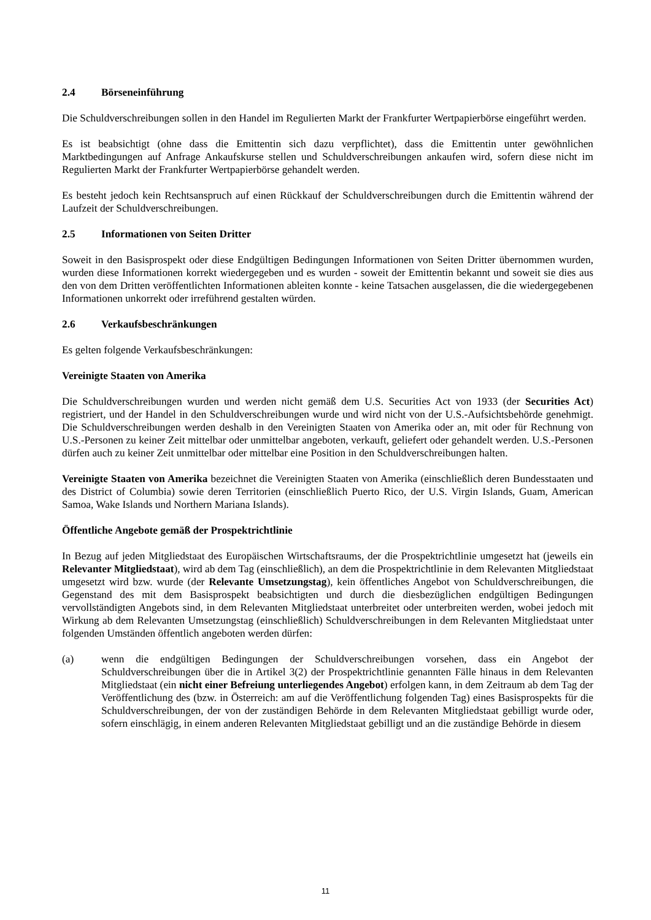2.4 Börseneinführung
Die Schuldverschreibungen sollen in den Handel im Regulierten Markt der Frankfurter Wertpapierbörse eingeführt werden.
Es ist beabsichtigt (ohne dass die Emittentin sich dazu verpflichtet), dass die Emittentin unter gewöhnlichen Marktbedingungen auf Anfrage Ankaufskurse stellen und Schuldverschreibungen ankaufen wird, sofern diese nicht im Regulierten Markt der Frankfurter Wertpapierbörse gehandelt werden.
Es besteht jedoch kein Rechtsanspruch auf einen Rückkauf der Schuldverschreibungen durch die Emittentin während der Laufzeit der Schuldverschreibungen.
2.5 Informationen von Seiten Dritter
Soweit in den Basisprospekt oder diese Endgültigen Bedingungen Informationen von Seiten Dritter übernommen wurden, wurden diese Informationen korrekt wiedergegeben und es wurden - soweit der Emittentin bekannt und soweit sie dies aus den von dem Dritten veröffentlichten Informationen ableiten konnte - keine Tatsachen ausgelassen, die die wiedergegebenen Informationen unkorrekt oder irreführend gestalten würden.
2.6 Verkaufsbeschränkungen
Es gelten folgende Verkaufsbeschränkungen:
Vereinigte Staaten von Amerika
Die Schuldverschreibungen wurden und werden nicht gemäß dem U.S. Securities Act von 1933 (der Securities Act) registriert, und der Handel in den Schuldverschreibungen wurde und wird nicht von der U.S.-Aufsichtsbehörde genehmigt. Die Schuldverschreibungen werden deshalb in den Vereinigten Staaten von Amerika oder an, mit oder für Rechnung von U.S.-Personen zu keiner Zeit mittelbar oder unmittelbar angeboten, verkauft, geliefert oder gehandelt werden. U.S.-Personen dürfen auch zu keiner Zeit unmittelbar oder mittelbar eine Position in den Schuldverschreibungen halten.
Vereinigte Staaten von Amerika bezeichnet die Vereinigten Staaten von Amerika (einschließlich deren Bundesstaaten und des District of Columbia) sowie deren Territorien (einschließlich Puerto Rico, der U.S. Virgin Islands, Guam, American Samoa, Wake Islands und Northern Mariana Islands).
Öffentliche Angebote gemäß der Prospektrichtlinie
In Bezug auf jeden Mitgliedstaat des Europäischen Wirtschaftsraums, der die Prospektrichtlinie umgesetzt hat (jeweils ein Relevanter Mitgliedstaat), wird ab dem Tag (einschließlich), an dem die Prospektrichtlinie in dem Relevanten Mitgliedstaat umgesetzt wird bzw. wurde (der Relevante Umsetzungstag), kein öffentliches Angebot von Schuldverschreibungen, die Gegenstand des mit dem Basisprospekt beabsichtigten und durch die diesbezüglichen endgültigen Bedingungen vervollständigten Angebots sind, in dem Relevanten Mitgliedstaat unterbreitet oder unterbreiten werden, wobei jedoch mit Wirkung ab dem Relevanten Umsetzungstag (einschließlich) Schuldverschreibungen in dem Relevanten Mitgliedstaat unter folgenden Umständen öffentlich angeboten werden dürfen:
(a) wenn die endgültigen Bedingungen der Schuldverschreibungen vorsehen, dass ein Angebot der Schuldverschreibungen über die in Artikel 3(2) der Prospektrichtlinie genannten Fälle hinaus in dem Relevanten Mitgliedstaat (ein nicht einer Befreiung unterliegendes Angebot) erfolgen kann, in dem Zeitraum ab dem Tag der Veröffentlichung des (bzw. in Österreich: am auf die Veröffentlichung folgenden Tag) eines Basisprospekts für die Schuldverschreibungen, der von der zuständigen Behörde in dem Relevanten Mitgliedstaat gebilligt wurde oder, sofern einschlägig, in einem anderen Relevanten Mitgliedstaat gebilligt und an die zuständige Behörde in diesem
11